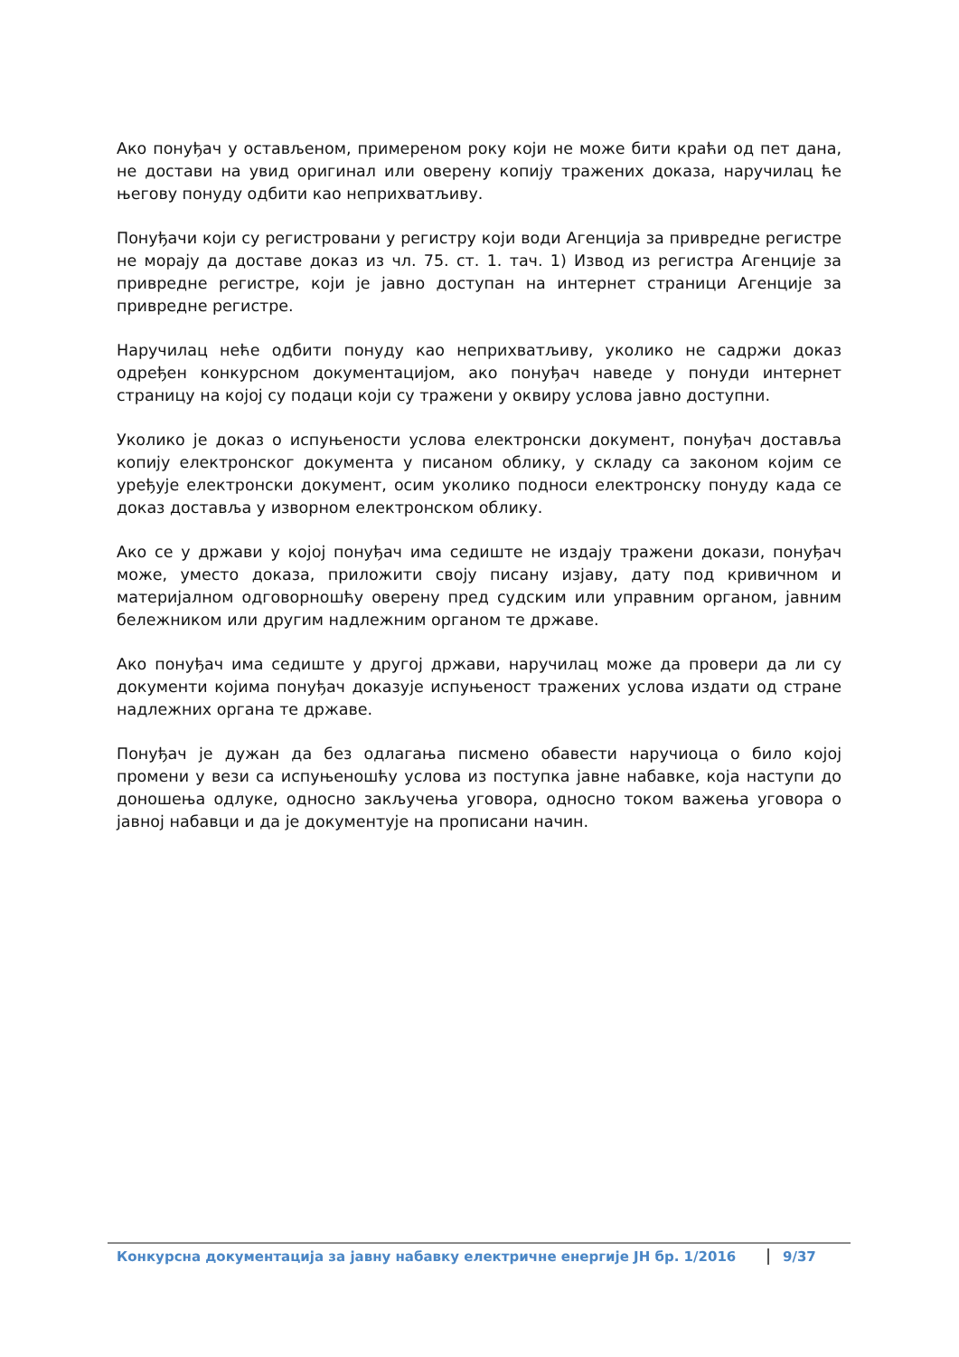Ако понуђач у остављеном, примереном року који не може бити краћи од пет дана, не достави на увид оригинал или оверену копију тражених доказа, наручилац ће његову понуду одбити као неприхватљиву.
Понуђачи који су регистровани у регистру који води Агенција за привредне регистре не морају да доставе доказ из чл. 75. ст. 1. тач. 1) Извод из регистра Агенције за привредне регистре, који је јавно доступан на интернет страници Агенције за привредне регистре.
Наручилац неће одбити понуду као неприхватљиву, уколико не садржи доказ одређен конкурсном документацијом, ако понуђач наведе у понуди интернет страницу на којој су подаци који су тражени у оквиру услова јавно доступни.
Уколико је доказ о испуњености услова електронски документ, понуђач доставља копију електронског документа у писаном облику, у складу са законом којим се уређује електронски документ, осим уколико подноси електронску понуду када се доказ доставља у изворном електронском облику.
Ако се у држави у којој понуђач има седиште не издају тражени докази, понуђач може, уместо доказа, приложити своју писану изјаву, дату под кривичном и материјалном одговорношћу оверену пред судским или управним органом, јавним бележником или другим надлежним органом те државе.
Ако понуђач има седиште у другој држави, наручилац може да провери да ли су документи којима понуђач доказује испуњеност тражених услова издати од стране надлежних органа те државе.
Понуђач је дужан да без одлагања писмено обавести наручиоца о било којој промени у вези са испуњеношћу услова из поступка јавне набавке, која наступи до доношења одлуке, односно закључења уговора, односно током важења уговора о јавној набавци и да је документује на прописани начин.
Конкурсна документација за јавну набавку електричне енергије ЈН бр. 1/2016 9/37